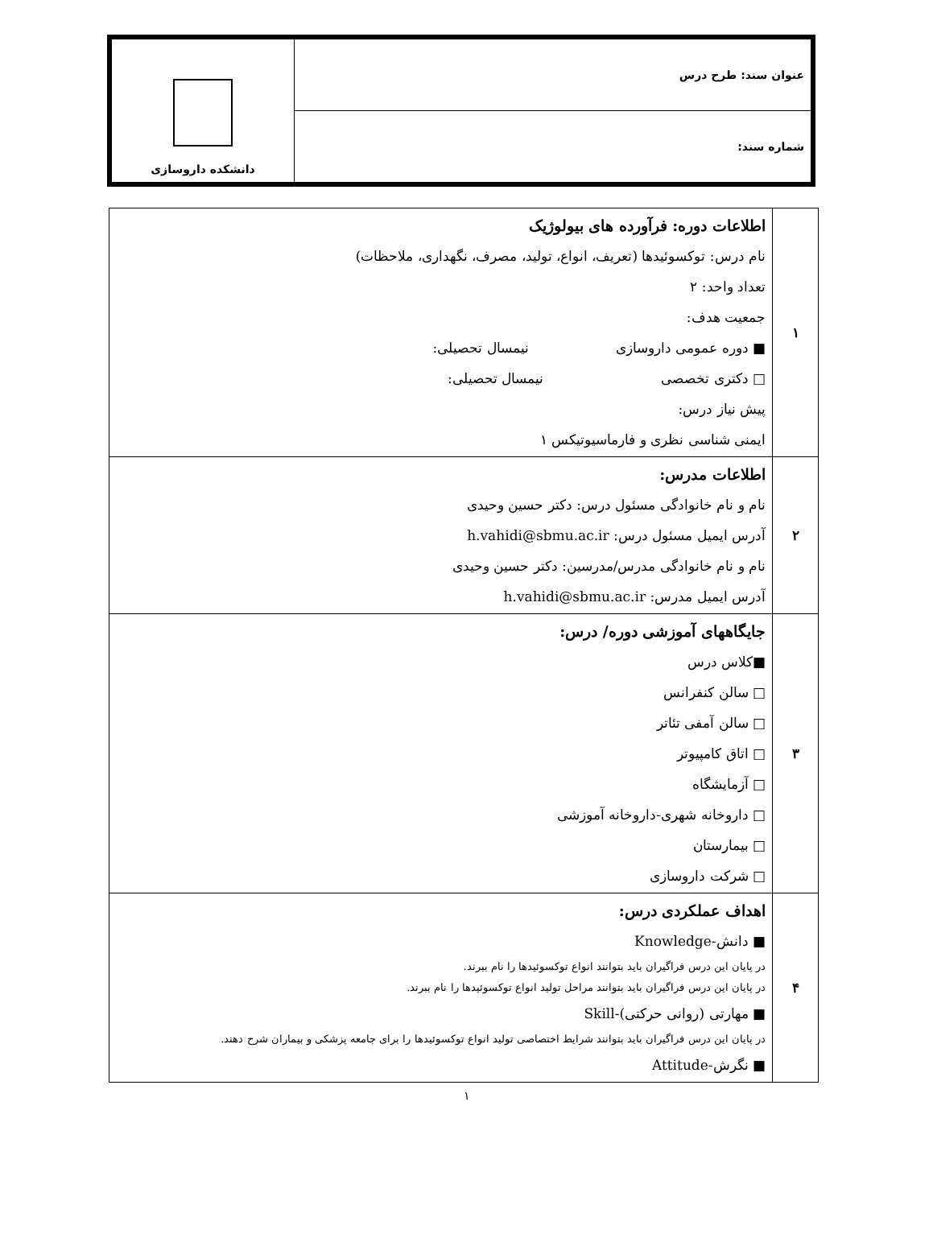| عنوان سند: طرح درس | دانشکده داروسازی |
| شماره سند: | |
| ۱ | اطلاعات دوره: فرآورده های بیولوژیک نام درس: توکسوئیدها (تعریف، انواع، تولید، مصرف، نگهداری، ملاحظات) تعداد واحد: ۲ جمعیت هدف: ■ دوره عمومی داروسازی نیمسال تحصیلی: □ دکتری تخصصی نیمسال تحصیلی: پیش نیاز درس: ایمنی شناسی نظری و فارماسیوتیکس ۱ |
| ۲ | اطلاعات مدرس: نام و نام خانوادگی مسئول درس: دکتر حسین وحیدی آدرس ایمیل مسئول درس: h.vahidi@sbmu.ac.ir نام و نام خانوادگی مدرس/مدرسین: دکتر حسین وحیدی آدرس ایمیل مدرس: h.vahidi@sbmu.ac.ir |
| ۳ | جایگاههای آموزشی دوره/ درس: ■کلاس درس □ سالن کنفرانس □ سالن آمفی تئاتر □ اتاق کامپیوتر □ آزمایشگاه □ داروخانه شهری-داروخانه آموزشی □ بیمارستان □ شرکت داروسازی |
| ۴ | اهداف عملکردی درس: ■ دانش-Knowledge در پایان این درس فراگیران باید بتوانند انواع توکسوئیدها را نام ببرند. در پایان این درس فراگیران باید بتوانند مراحل تولید انواع توکسوئیدها را نام ببرند. ■ مهارتی (روانی حرکتی)-Skill در پایان این درس فراگیران باید بتوانند شرایط اختصاصی تولید انواع توکسوئیدها را برای جامعه پزشکی و بیماران شرح دهند. ■ نگرش-Attitude |
۱